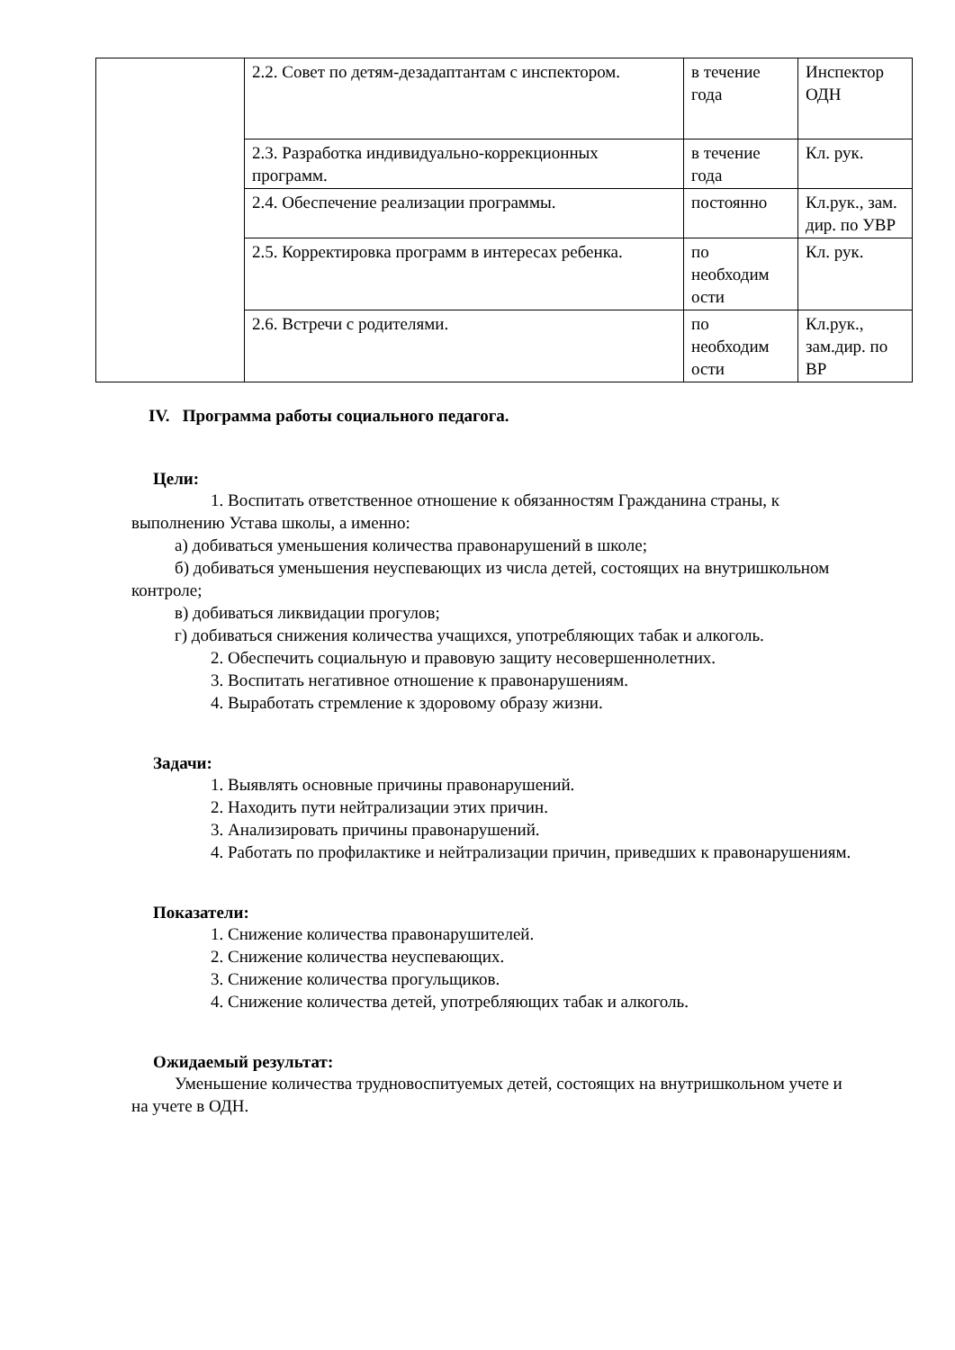| | 2.2. Совет по детям-дезадаптантам с инспектором. | в течение года | Инспектор ОДН |
| | 2.3. Разработка индивидуально-коррекционных программ. | в течение года | Кл. рук. |
| | 2.4. Обеспечение реализации программы. | постоянно | Кл.рук., зам. дир. по УВР |
| | 2.5. Корректировка программ в интересах ребенка. | по необходим ости | Кл. рук. |
| | 2.6. Встречи с родителями. | по необходим ости | Кл.рук., зам.дир. по ВР |
IV. Программа работы социального педагога.
Цели:
1. Воспитать ответственное отношение к обязанностям Гражданина страны, к выполнению Устава школы, а именно:
а) добиваться уменьшения количества правонарушений в школе;
б) добиваться уменьшения неуспевающих из числа детей, состоящих на внутришкольном контроле;
в) добиваться ликвидации прогулов;
г) добиваться снижения количества учащихся, употребляющих табак и алкоголь.
2. Обеспечить социальную и правовую защиту несовершеннолетних.
3. Воспитать негативное отношение к правонарушениям.
4. Выработать стремление к здоровому образу жизни.
Задачи:
1. Выявлять основные причины правонарушений.
2. Находить пути нейтрализации этих причин.
3. Анализировать причины правонарушений.
4. Работать по профилактике и нейтрализации причин, приведших к правонарушениям.
Показатели:
1. Снижение количества правонарушителей.
2. Снижение количества неуспевающих.
3. Снижение количества прогульщиков.
4. Снижение количества детей, употребляющих табак и алкоголь.
Ожидаемый результат:
Уменьшение количества трудновоспитуемых детей, состоящих на внутришкольном учете и на учете в ОДН.